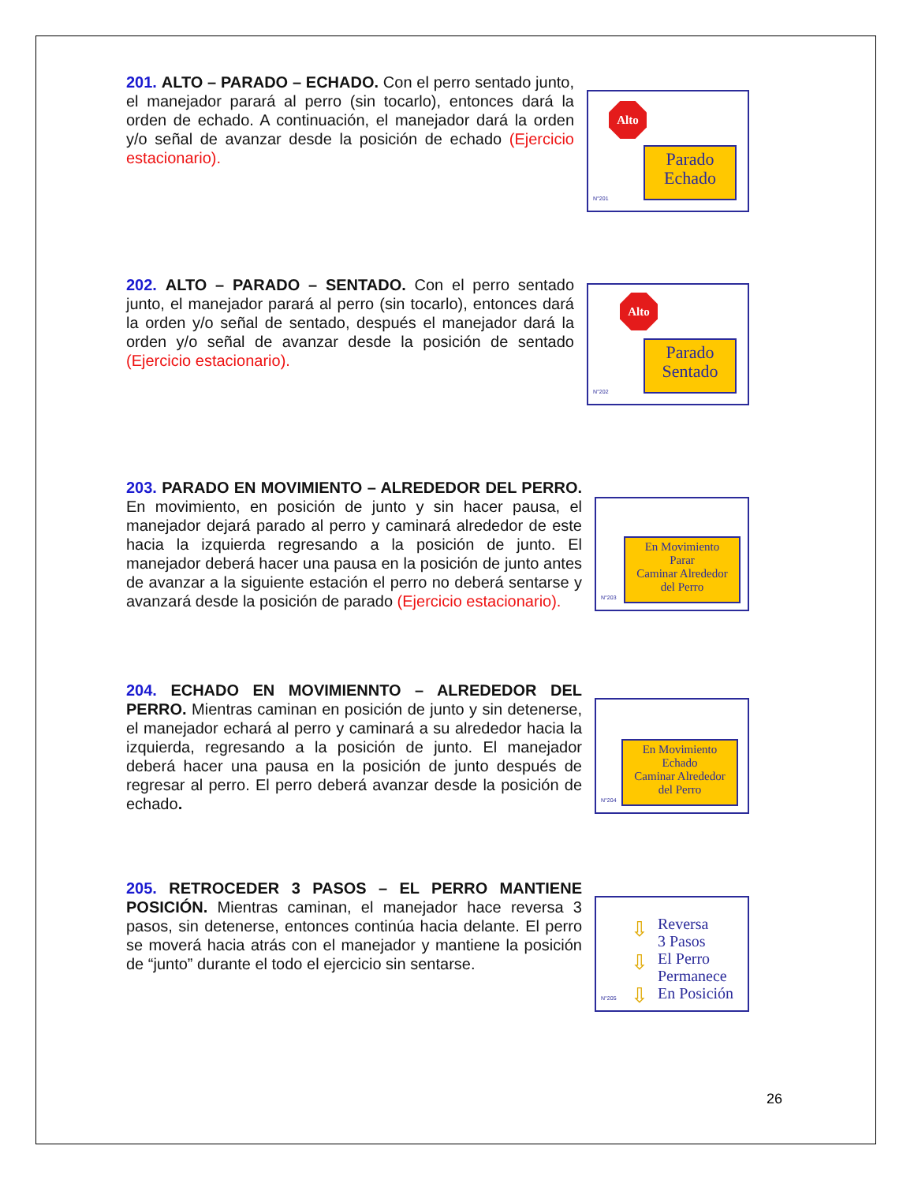Alto
Parado
Echado
N°201
201. ALTO – PARADO – ECHADO. Con el perro sentado junto, el manejador parará al perro (sin tocarlo), entonces dará la orden de echado. A continuación, el manejador dará la orden y/o señal de avanzar desde la posición de echado (Ejercicio estacionario).
Alto
Parado
Sentado
N°202
202. ALTO – PARADO – SENTADO. Con el perro sentado junto, el manejador parará al perro (sin tocarlo), entonces dará la orden y/o señal de sentado, después el manejador dará la orden y/o señal de avanzar desde la posición de sentado (Ejercicio estacionario).
En Movimiento
Parar
Caminar Alrededor
del Perro
N°203
203. PARADO EN MOVIMIENTO – ALREDEDOR DEL PERRO. En movimiento, en posición de junto y sin hacer pausa, el manejador dejará parado al perro y caminará alrededor de este hacia la izquierda regresando a la posición de junto. El manejador deberá hacer una pausa en la posición de junto antes de avanzar a la siguiente estación el perro no deberá sentarse y avanzará desde la posición de parado (Ejercicio estacionario).
En Movimiento
Echado
Caminar Alrededor
del Perro
N°204
204. ECHADO EN MOVIMIENNTO – ALREDEDOR DEL PERRO. Mientras caminan en posición de junto y sin detenerse, el manejador echará al perro y caminará a su alrededor hacia la izquierda, regresando a la posición de junto. El manejador deberá hacer una pausa en la posición de junto después de regresar al perro. El perro deberá avanzar desde la posición de echado.
Reversa
3 Pasos
El Perro
Permanece
En Posición
⇩
⇩
⇩
N°205
205. RETROCEDER 3 PASOS – EL PERRO MANTIENE POSICIÓN. Mientras caminan, el manejador hace reversa 3 pasos, sin detenerse, entonces continúa hacia delante. El perro se moverá hacia atrás con el manejador y mantiene la posición de “junto” durante el todo el ejercicio sin sentarse.
26